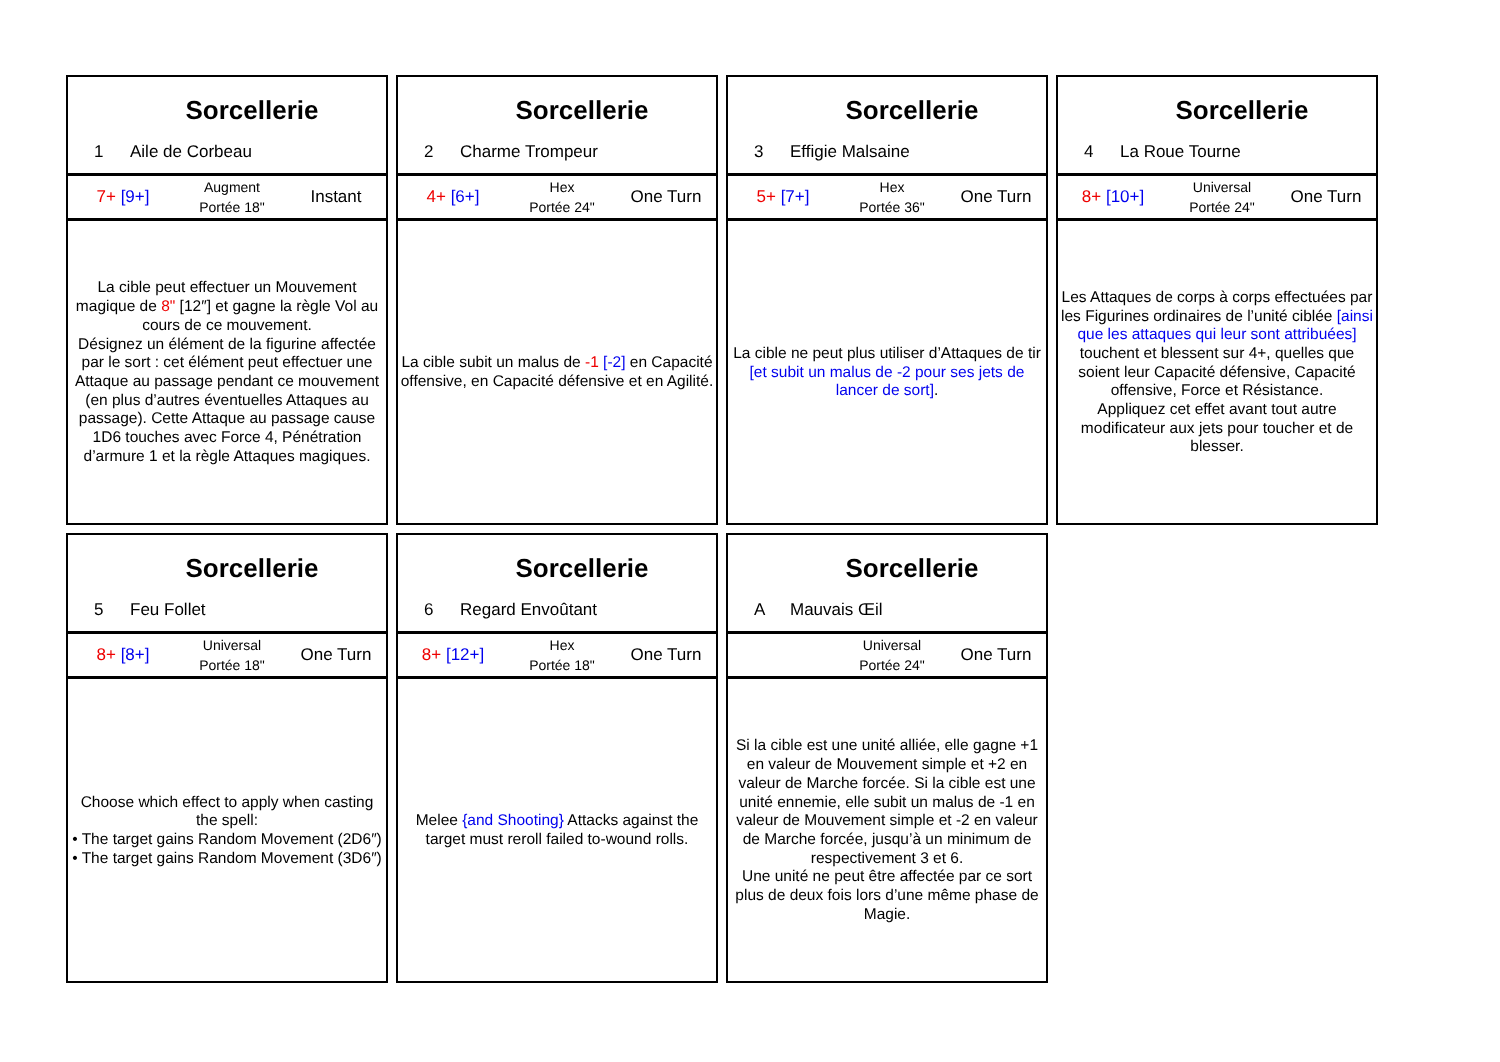Sorcellerie
1 Aile de Corbeau
7+ [9+]
Augment
Portée 18"
Instant
La cible peut effectuer un Mouvement magique de 8" [12″] et gagne la règle Vol au cours de ce mouvement.
Désignez un élément de la figurine affectée par le sort : cet élément peut effectuer une Attaque au passage pendant ce mouvement (en plus d’autres éventuelles Attaques au passage). Cette Attaque au passage cause 1D6 touches avec Force 4, Pénétration d’armure 1 et la règle Attaques magiques.
Sorcellerie
2 Charme Trompeur
4+ [6+]
Hex
Portée 24"
One Turn
La cible subit un malus de -1 [-2] en Capacité offensive, en Capacité défensive et en Agilité.
Sorcellerie
3 Effigie Malsaine
5+ [7+]
Hex
Portée 36"
One Turn
La cible ne peut plus utiliser d’Attaques de tir [et subit un malus de -2 pour ses jets de lancer de sort].
Sorcellerie
4 La Roue Tourne
8+ [10+]
Universal
Portée 24"
One Turn
Les Attaques de corps à corps effectuées par les Figurines ordinaires de l’unité ciblée [ainsi que les attaques qui leur sont attribuées] touchent et blessent sur 4+, quelles que soient leur Capacité défensive, Capacité offensive, Force et Résistance.
Appliquez cet effet avant tout autre modificateur aux jets pour toucher et de blesser.
Sorcellerie
5 Feu Follet
8+ [8+]
Universal
Portée 18"
One Turn
Choose which effect to apply when casting the spell:
• The target gains Random Movement (2D6″)
• The target gains Random Movement (3D6″)
Sorcellerie
6 Regard Envoûtant
8+ [12+]
Hex
Portée 18"
One Turn
Melee {and Shooting} Attacks against the target must reroll failed to-wound rolls.
Sorcellerie
A Mauvais Œil
Universal
Portée 24"
One Turn
Si la cible est une unité alliée, elle gagne +1 en valeur de Mouvement simple et +2 en valeur de Marche forcée. Si la cible est une unité ennemie, elle subit un malus de -1 en valeur de Mouvement simple et -2 en valeur de Marche forcée, jusqu’à un minimum de respectivement 3 et 6.
Une unité ne peut être affectée par ce sort plus de deux fois lors d’une même phase de Magie.